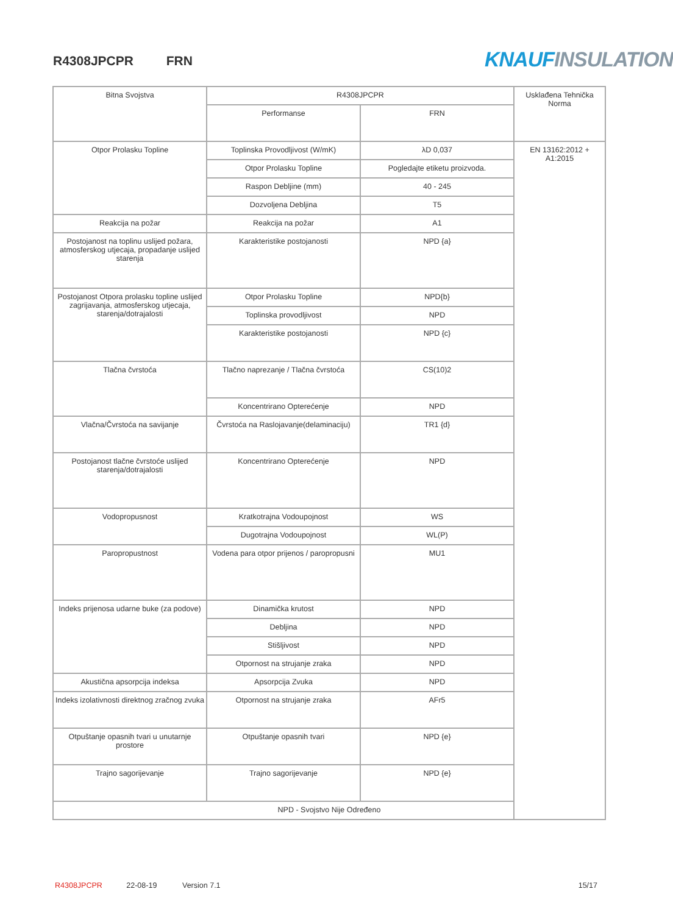R4308JPCPR FRN KNAUF INSULATION
| Bitna Svojstva | R4308JPCPR | | Usklađena Tehnička Norma |
| | Performanse | FRN | |
| Otpor Prolasku Topline | Toplinska Provodljivost (W/mK) | λD 0,037 | EN 13162:2012 + A1:2015 |
| | Otpor Prolasku Topline | Pogledajte etiketu proizvoda. | |
| | Raspon Debljine (mm) | 40 - 245 | |
| | Dozvoljena Debljina | T5 | |
| Reakcija na požar | Reakcija na požar | A1 | |
| Postojanost na toplinu uslijed požara, atmosferskog utjecaja, propadanje uslijed starenja | Karakteristike postojanosti | NPD {a} | |
| Postojanost Otpora prolasku topline uslijed zagrijavanja, atmosferskog utjecaja, starenja/dotrajalosti | Otpor Prolasku Topline | NPD{b} | |
| | Toplinska provodljivost | NPD | |
| | Karakteristike postojanosti | NPD {c} | |
| Tlačna čvrstoća | Tlačno naprezanje / Tlačna čvrstoća | CS(10)2 | |
| | Koncentrirano Opterećenje | NPD | |
| Vlačna/Čvrstoća na savijanje | Čvrstoća na Raslojavanje(delaminaciju) | TR1 {d} | |
| Postojanost tlačne čvrstoće uslijed starenja/dotrajalosti | Koncentrirano Opterećenje | NPD | |
| Vodopropusnost | Kratkotrajna Vodoupojnost | WS | |
| | Dugotrajna Vodoupojnost | WL(P) | |
| Paropropustnost | Vodena para otpor prijenos / paropropusni | MU1 | |
| Indeks prijenosa udarne buke (za podove) | Dinamička krutost | NPD | |
| | Debljina | NPD | |
| | Stišljivost | NPD | |
| | Otpornost na strujanje zraka | NPD | |
| Akustična apsorpcija indeksa | Apsorpcija Zvuka | NPD | |
| Indeks izolativnosti direktnog zračnog zvuka | Otpornost na strujanje zraka | AFr5 | |
| Otpuštanje opasnih tvari u unutarnje prostore | Otpuštanje opasnih tvari | NPD {e} | |
| Trajno sagorijevanje | Trajno sagorijevanje | NPD {e} | |
| NPD - Svojstvo Nije Određeno | | | |
R4308JPCPR 22-08-19 Version 7.1 15/17